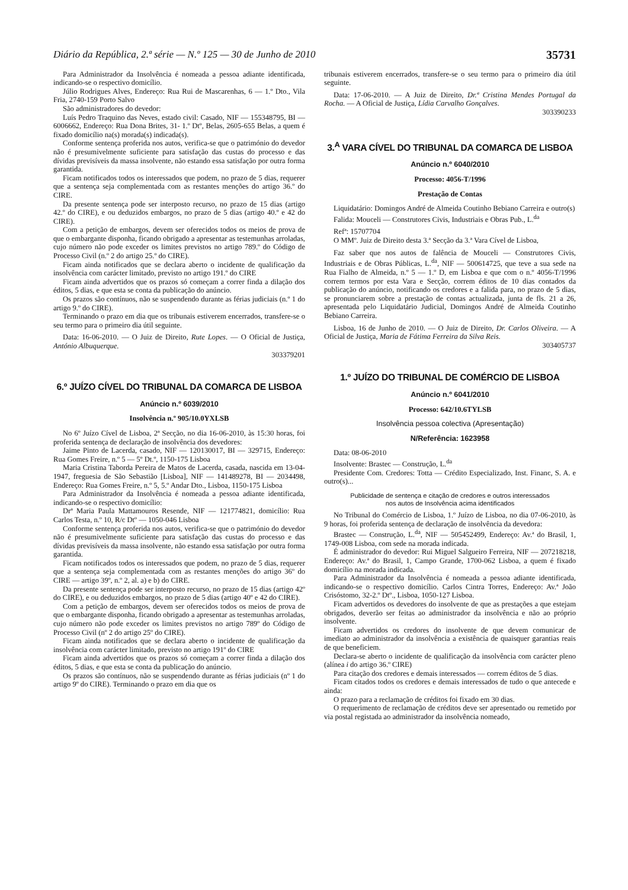Diário da República, 2.ª série — N.º 125 — 30 de Junho de 2010 35731
Para Administrador da Insolvência é nomeada a pessoa adiante identificada, indicando-se o respectivo domicílio.
Júlio Rodrigues Alves, Endereço: Rua Rui de Mascarenhas, 6 — 1.º Dto., Vila Fria, 2740-159 Porto Salvo
São administradores do devedor:
Luís Pedro Traquino das Neves, estado civil: Casado, NIF — 155348795, BI — 6006662, Endereço: Rua Dona Brites, 31- 1.º Dtº, Belas, 2605-655 Belas, a quem é fixado domicílio na(s) morada(s) indicada(s).
Conforme sentença proferida nos autos, verifica-se que o património do devedor não é presumivelmente suficiente para satisfação das custas do processo e das dívidas previsíveis da massa insolvente, não estando essa satisfação por outra forma garantida.
Ficam notificados todos os interessados que podem, no prazo de 5 dias, requerer que a sentença seja complementada com as restantes menções do artigo 36.º do CIRE.
Da presente sentença pode ser interposto recurso, no prazo de 15 dias (artigo 42.º do CIRE), e ou deduzidos embargos, no prazo de 5 dias (artigo 40.º e 42 do CIRE).
Com a petição de embargos, devem ser oferecidos todos os meios de prova de que o embargante disponha, ficando obrigado a apresentar as testemunhas arroladas, cujo número não pode exceder os limites previstos no artigo 789.º do Código de Processo Civil (n.º 2 do artigo 25.º do CIRE).
Ficam ainda notificados que se declara aberto o incidente de qualificação da insolvência com carácter limitado, previsto no artigo 191.º do CIRE
Ficam ainda advertidos que os prazos só começam a correr finda a dilação dos éditos, 5 dias, e que esta se conta da publicação do anúncio.
Os prazos são contínuos, não se suspendendo durante as férias judiciais (n.º 1 do artigo 9.º do CIRE).
Terminando o prazo em dia que os tribunais estiverem encerrados, transfere-se o seu termo para o primeiro dia útil seguinte.
Data: 16-06-2010. — O Juiz de Direito, Rute Lopes. — O Oficial de Justiça, António Albuquerque.
303379201
6.º JUÍZO CÍVEL DO TRIBUNAL DA COMARCA DE LISBOA
Anúncio n.º 6039/2010
Insolvência n.º 905/10.0YXLSB
No 6º Juízo Cível de Lisboa, 2ª Secção, no dia 16-06-2010, às 15:30 horas, foi proferida sentença de declaração de insolvência dos devedores:
Jaime Pinto de Lacerda, casado, NIF — 120130017, BI — 329715, Endereço: Rua Gomes Freire, n.º 5 — 5º Dt.º, 1150-175 Lisboa
Maria Cristina Taborda Pereira de Matos de Lacerda, casada, nascida em 13-04-1947, freguesia de São Sebastião [Lisboa], NIF — 141489278, BI — 2034498, Endereço: Rua Gomes Freire, n.º 5, 5.º Andar Dto., Lisboa, 1150-175 Lisboa
Para Administrador da Insolvência é nomeada a pessoa adiante identificada, indicando-se o respectivo domicílio:
Drª Maria Paula Mattamouros Resende, NIF — 121774821, domicílio: Rua Carlos Testa, n.º 10, R/c Dtº — 1050-046 Lisboa
Conforme sentença proferida nos autos, verifica-se que o património do devedor não é presumivelmente suficiente para satisfação das custas do processo e das dívidas previsíveis da massa insolvente, não estando essa satisfação por outra forma garantida.
Ficam notificados todos os interessados que podem, no prazo de 5 dias, requerer que a sentença seja complementada com as restantes menções do artigo 36º do CIRE — artigo 39º, n.º 2, al. a) e b) do CIRE.
Da presente sentença pode ser interposto recurso, no prazo de 15 dias (artigo 42º do CIRE), e ou deduzidos embargos, no prazo de 5 dias (artigo 40º e 42 do CIRE).
Com a petição de embargos, devem ser oferecidos todos os meios de prova de que o embargante disponha, ficando obrigado a apresentar as testemunhas arroladas, cujo número não pode exceder os limites previstos no artigo 789º do Código de Processo Civil (nº 2 do artigo 25º do CIRE).
Ficam ainda notificados que se declara aberto o incidente de qualificação da insolvência com carácter limitado, previsto no artigo 191º do CIRE
Ficam ainda advertidos que os prazos só começam a correr finda a dilação dos éditos, 5 dias, e que esta se conta da publicação do anúncio.
Os prazos são contínuos, não se suspendendo durante as férias judiciais (nº 1 do artigo 9º do CIRE). Terminando o prazo em dia que os
tribunais estiverem encerrados, transfere-se o seu termo para o primeiro dia útil seguinte.
Data: 17-06-2010. — A Juiz de Direito, Dr.ª Cristina Mendes Portugal da Rocha. — A Oficial de Justiça, Lídia Carvalho Gonçalves.
303390233
3.<sup>A</sup> VARA CÍVEL DO TRIBUNAL DA COMARCA DE LISBOA
Anúncio n.º 6040/2010
Processo: 4056-T/1996
Prestação de Contas
Liquidatário: Domingos André de Almeida Coutinho Bebiano Carreira e outro(s)
Falida: Mouceli — Construtores Civis, Industriais e Obras Pub., L.<sup>da</sup>
Refª: 15707704
O MMº. Juiz de Direito desta 3.ª Secção da 3.ª Vara Cível de Lisboa,
Faz saber que nos autos de falência de Mouceli — Construtores Civis, Industriais e de Obras Públicas, L.<sup>da</sup>, NIF — 500614725, que teve a sua sede na Rua Fialho de Almeida, n.º 5 — 1.º D, em Lisboa e que com o n.º 4056-T/1996 correm termos por esta Vara e Secção, correm éditos de 10 dias contados da publicação do anúncio, notificando os credores e a falida para, no prazo de 5 dias, se pronunciarem sobre a prestação de contas actualizada, junta de fls. 21 a 26, apresentada pelo Liquidatário Judicial, Domingos André de Almeida Coutinho Bebiano Carreira.
Lisboa, 16 de Junho de 2010. — O Juiz de Direito, Dr. Carlos Oliveira. — A Oficial de Justiça, Maria de Fátima Ferreira da Silva Reis.
303405737
1.º JUÍZO DO TRIBUNAL DE COMÉRCIO DE LISBOA
Anúncio n.º 6041/2010
Processo: 642/10.6TYLSB
Insolvência pessoa colectiva (Apresentação)
N/Referência: 1623958
Data: 08-06-2010
Insolvente: Brastec — Construção, L.<sup>da</sup>
Presidente Com. Credores: Totta — Crédito Especializado, Inst. Financ, S. A. e outro(s)...
Publicidade de sentença e citação de credores e outros interessados
nos autos de Insolvência acima identificados
No Tribunal do Comércio de Lisboa, 1.º Juízo de Lisboa, no dia 07-06-2010, às 9 horas, foi proferida sentença de declaração de insolvência da devedora:
Brastec — Construção, L.<sup>da</sup>, NIF — 505452499, Endereço: Av.ª do Brasil, 1, 1749-008 Lisboa, com sede na morada indicada.
É administrador do devedor: Rui Miguel Salgueiro Ferreira, NIF — 207218218, Endereço: Av.ª do Brasil, 1, Campo Grande, 1700-062 Lisboa, a quem é fixado domicílio na morada indicada.
Para Administrador da Insolvência é nomeada a pessoa adiante identificada, indicando-se o respectivo domicílio. Carlos Cintra Torres, Endereço: Av.ª João Crisóstomo, 32-2.º Dtº., Lisboa, 1050-127 Lisboa.
Ficam advertidos os devedores do insolvente de que as prestações a que estejam obrigados, deverão ser feitas ao administrador da insolvência e não ao próprio insolvente.
Ficam advertidos os credores do insolvente de que devem comunicar de imediato ao administrador da insolvência a existência de quaisquer garantias reais de que beneficiem.
Declara-se aberto o incidente de qualificação da insolvência com carácter pleno (alínea i do artigo 36.º CIRE)
Para citação dos credores e demais interessados — correm éditos de 5 dias.
Ficam citados todos os credores e demais interessados de tudo o que antecede e ainda:
O prazo para a reclamação de créditos foi fixado em 30 dias.
O requerimento de reclamação de créditos deve ser apresentado ou remetido por via postal registada ao administrador da insolvência nomeado,